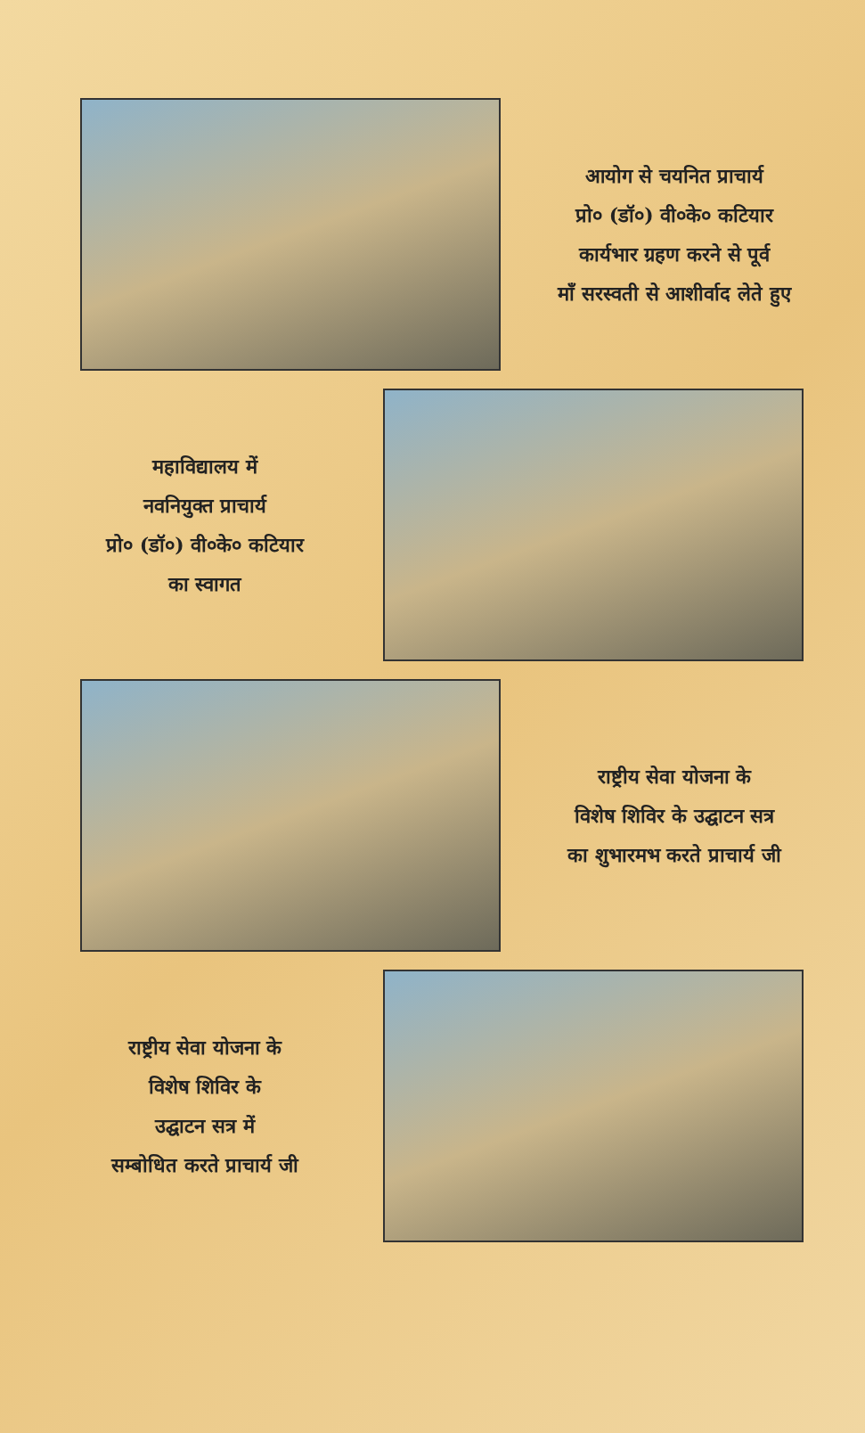आयोग से चयनित प्राचार्य
प्रो० (डॉ०) वी०के० कटियार
कार्यभार ग्रहण करने से पूर्व
माँ सरस्वती से आशीर्वाद लेते हुए
महाविद्यालय में
नवनियुक्त प्राचार्य
प्रो० (डॉ०) वी०के० कटियार
का स्वागत
राष्ट्रीय सेवा योजना के
विशेष शिविर के उद्घाटन सत्र
का शुभारमभ करते प्राचार्य जी
राष्ट्रीय सेवा योजना के
विशेष शिविर के
उद्घाटन सत्र में
सम्बोधित करते प्राचार्य जी